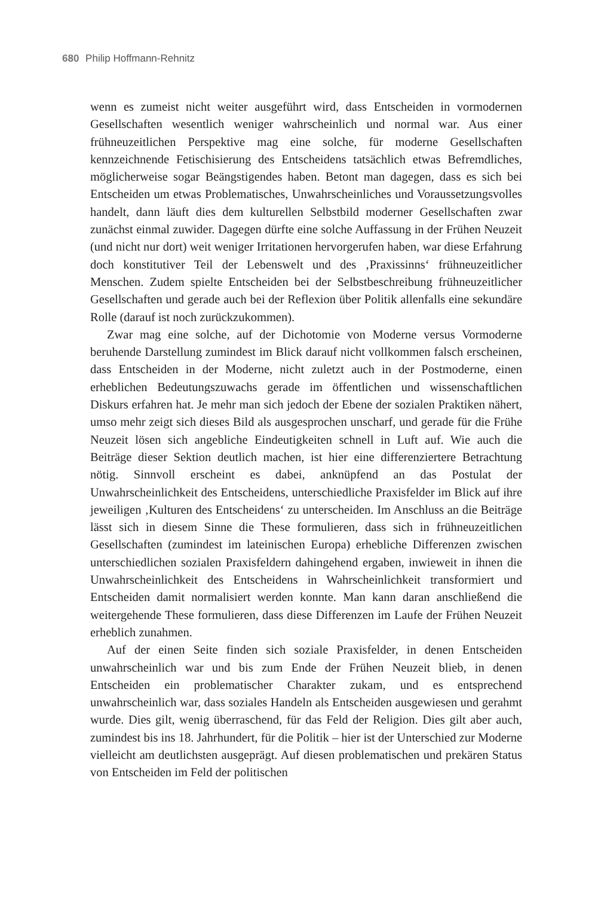680 Philip Hoffmann-Rehnitz
wenn es zumeist nicht weiter ausgeführt wird, dass Entscheiden in vormodernen Gesellschaften wesentlich weniger wahrscheinlich und normal war. Aus einer frühneuzeitlichen Perspektive mag eine solche, für moderne Gesellschaften kennzeichnende Fetischisierung des Entscheidens tatsächlich etwas Befremdliches, möglicherweise sogar Beängstigendes haben. Betont man dagegen, dass es sich bei Entscheiden um etwas Problematisches, Unwahrscheinliches und Voraussetzungsvolles handelt, dann läuft dies dem kulturellen Selbstbild moderner Gesellschaften zwar zunächst einmal zuwider. Dagegen dürfte eine solche Auffassung in der Frühen Neuzeit (und nicht nur dort) weit weniger Irritationen hervorgerufen haben, war diese Erfahrung doch konstitutiver Teil der Lebenswelt und des ‚Praxissinns‘ frühneuzeitlicher Menschen. Zudem spielte Entscheiden bei der Selbstbeschreibung frühneuzeitlicher Gesellschaften und gerade auch bei der Reflexion über Politik allenfalls eine sekundäre Rolle (darauf ist noch zurückzukommen).
Zwar mag eine solche, auf der Dichotomie von Moderne versus Vormoderne beruhende Darstellung zumindest im Blick darauf nicht vollkommen falsch erscheinen, dass Entscheiden in der Moderne, nicht zuletzt auch in der Postmoderne, einen erheblichen Bedeutungszuwachs gerade im öffentlichen und wissenschaftlichen Diskurs erfahren hat. Je mehr man sich jedoch der Ebene der sozialen Praktiken nähert, umso mehr zeigt sich dieses Bild als ausgesprochen unscharf, und gerade für die Frühe Neuzeit lösen sich angebliche Eindeutigkeiten schnell in Luft auf. Wie auch die Beiträge dieser Sektion deutlich machen, ist hier eine differenziertere Betrachtung nötig. Sinnvoll erscheint es dabei, anknüpfend an das Postulat der Unwahrscheinlichkeit des Entscheidens, unterschiedliche Praxisfelder im Blick auf ihre jeweiligen ‚Kulturen des Entscheidens‘ zu unterscheiden. Im Anschluss an die Beiträge lässt sich in diesem Sinne die These formulieren, dass sich in frühneuzeitlichen Gesellschaften (zumindest im lateinischen Europa) erhebliche Differenzen zwischen unterschiedlichen sozialen Praxisfeldern dahingehend ergaben, inwieweit in ihnen die Unwahrscheinlichkeit des Entscheidens in Wahrscheinlichkeit transformiert und Entscheiden damit normalisiert werden konnte. Man kann daran anschließend die weitergehende These formulieren, dass diese Differenzen im Laufe der Frühen Neuzeit erheblich zunahmen.
Auf der einen Seite finden sich soziale Praxisfelder, in denen Entscheiden unwahrscheinlich war und bis zum Ende der Frühen Neuzeit blieb, in denen Entscheiden ein problematischer Charakter zukam, und es entsprechend unwahrscheinlich war, dass soziales Handeln als Entscheiden ausgewiesen und gerahmt wurde. Dies gilt, wenig überraschend, für das Feld der Religion. Dies gilt aber auch, zumindest bis ins 18. Jahrhundert, für die Politik – hier ist der Unterschied zur Moderne vielleicht am deutlichsten ausgeprägt. Auf diesen problematischen und prekären Status von Entscheiden im Feld der politischen